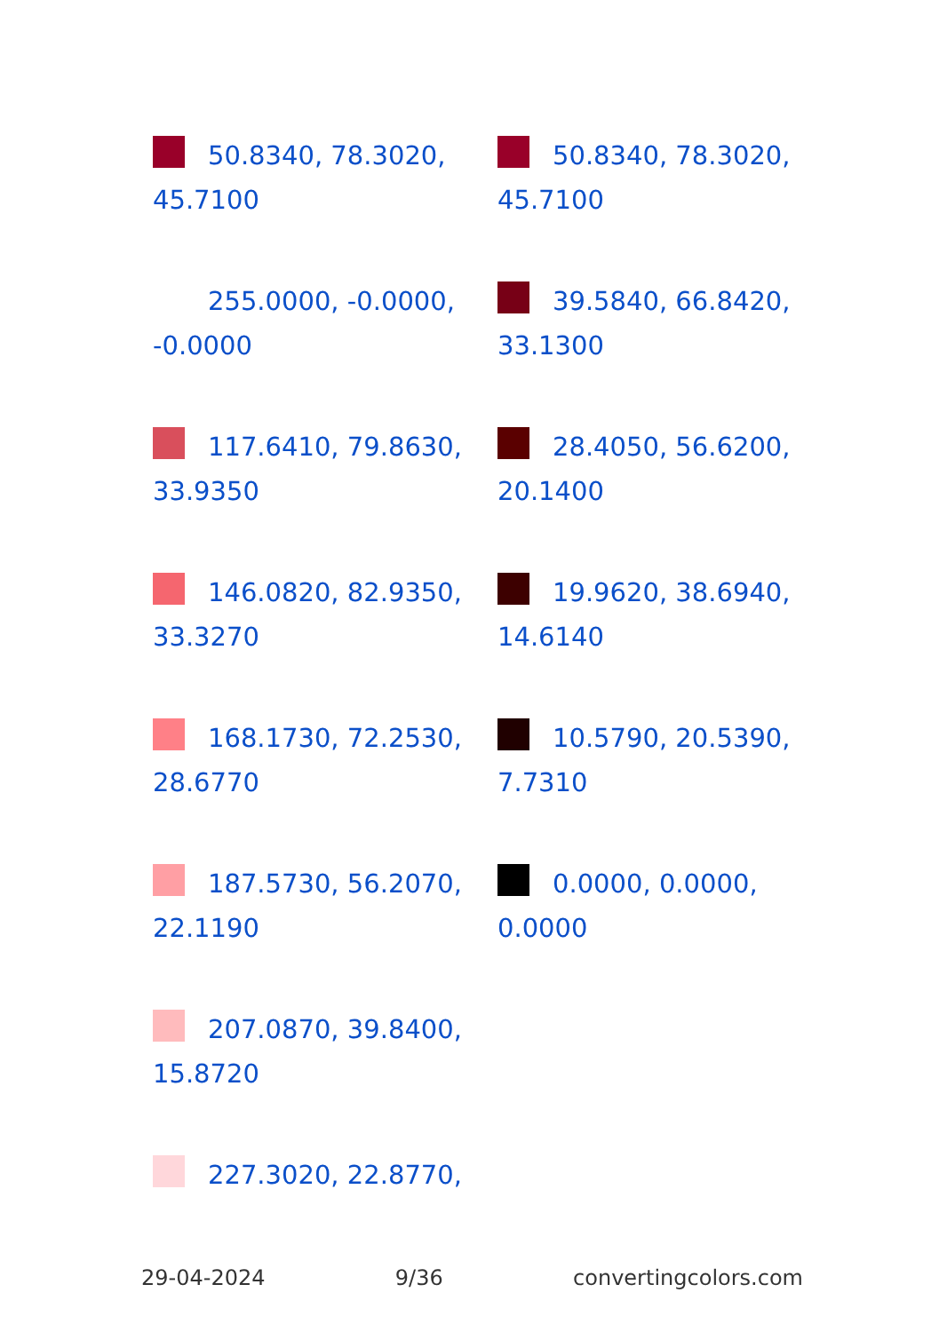50.8340, 78.3020, 45.7100
50.8340, 78.3020, 45.7100
255.0000, -0.0000, -0.0000
39.5840, 66.8420, 33.1300
117.6410, 79.8630, 33.9350
28.4050, 56.6200, 20.1400
146.0820, 82.9350, 33.3270
19.9620, 38.6940, 14.6140
168.1730, 72.2530, 28.6770
10.5790, 20.5390, 7.7310
187.5730, 56.2070, 22.1190
0.0000, 0.0000, 0.0000
207.0870, 39.8400, 15.8720
227.3020, 22.8770,
29-04-2024 9/36 convertingcolors.com